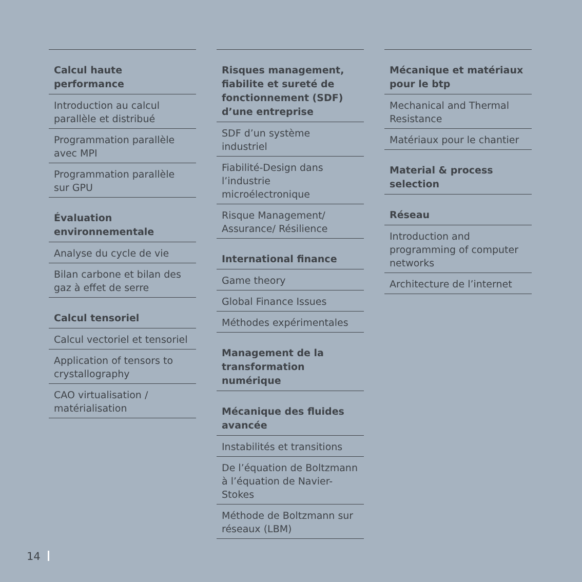Calcul haute performance
Introduction au calcul parallèle et distribué
Programmation parallèle avec MPI
Programmation parallèle sur GPU
Évaluation environnementale
Analyse du cycle de vie
Bilan carbone et bilan des gaz à effet de serre
Calcul tensoriel
Calcul vectoriel et tensoriel
Application of tensors to crystallography
CAO virtualisation / matérialisation
Risques management, fiabilite et sureté de fonctionnement (SDF) d’une entreprise
SDF d’un système industriel
Fiabilité-Design dans l’industrie microélectronique
Risque Management/ Assurance/ Résilience
International finance
Game theory
Global Finance Issues
Méthodes expérimentales
Management de la transformation numérique
Mécanique des fluides avancée
Instabilités et transitions
De l’équation de Boltzmann à l’équation de Navier-Stokes
Méthode de Boltzmann sur réseaux (LBM)
Mécanique et matériaux pour le btp
Mechanical and Thermal Resistance
Matériaux pour le chantier
Material & process selection
Réseau
Introduction and programming of computer networks
Architecture de l’internet
14